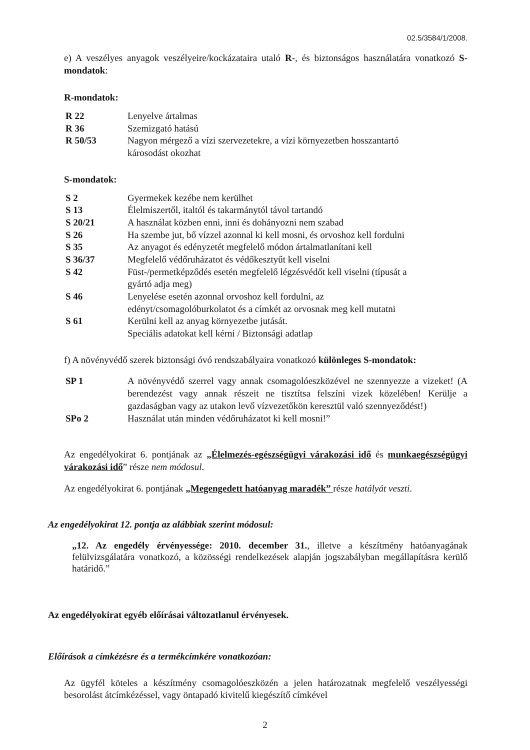02.5/3584/1/2008.
e) A veszélyes anyagok veszélyeire/kockázataira utaló R-, és biztonságos használatára vonatkozó S-mondatok:
R-mondatok:
| R 22 | Lenyelve ártalmas |
| R 36 | Szemizgató hatású |
| R 50/53 | Nagyon mérgező a vízi szervezetekre, a vízi környezetben hosszantartó károsodást okozhat |
S-mondatok:
| S 2 | Gyermekek kezébe nem kerülhet |
| S 13 | Élelmiszertől, italtól és takarmánytól távol tartandó |
| S 20/21 | A használat közben enni, inni és dohányozni nem szabad |
| S 26 | Ha szembe jut, bő vízzel azonnal ki kell mosni, és orvoshoz kell fordulni |
| S 35 | Az anyagot és edényzetét megfelelő módon ártalmatlanítani kell |
| S 36/37 | Megfelelő védőruházatot és védőkesztyűt kell viselni |
| S 42 | Füst-/permetképződés esetén megfelelő légzésvédőt kell viselni (típusát a gyártó adja meg) |
| S 46 | Lenyelése esetén azonnal orvoshoz kell fordulni, az edényt/csomagolóburkolatot és a címkét az orvosnak meg kell mutatni |
| S 61 | Kerülni kell az anyag környezetbe jutását. Speciális adatokat kell kérni / Biztonsági adatlap |
f) A növényvédő szerek biztonsági óvó rendszabályaira vonatkozó különleges S-mondatok:
| SP 1 | A növényvédő szerrel vagy annak csomagolóeszközével ne szennyezze a vizeket! (A berendezést vagy annak részeit ne tisztítsa felszíni vizek közelében! Kerülje a gazdaságban vagy az utakon levő vízvezetőkön keresztül való szennyeződést!) |
| SPo 2 | Használat után minden védőruházatot ki kell mosni!” |
Az engedélyokirat 6. pontjának az „Élelmezés-egészségügyi várakozási idő és munkaegészségügyi várakozási idő” része nem módosul.
Az engedélyokirat 6. pontjának „Megengedett hatóanyag maradék” része hatályát veszti.
Az engedélyokirat 12. pontja az alábbiak szerint módosul:
„12. Az engedély érvényessége: 2010. december 31., illetve a készítmény hatóanyagának felülvizsgálatára vonatkozó, a közösségi rendelkezések alapján jogszabályban megállapításra kerülő határidő.”
Az engedélyokirat egyéb előírásai változatlanul érvényesek.
Előírások a címkézésre és a termékcímkére vonatkozóan:
Az ügyfél köteles a készítmény csomagolóeszközén a jelen határozatnak megfelelő veszélyességi besorolást átcímkézéssel, vagy öntapadó kivitelű kiegészítő címkével
2